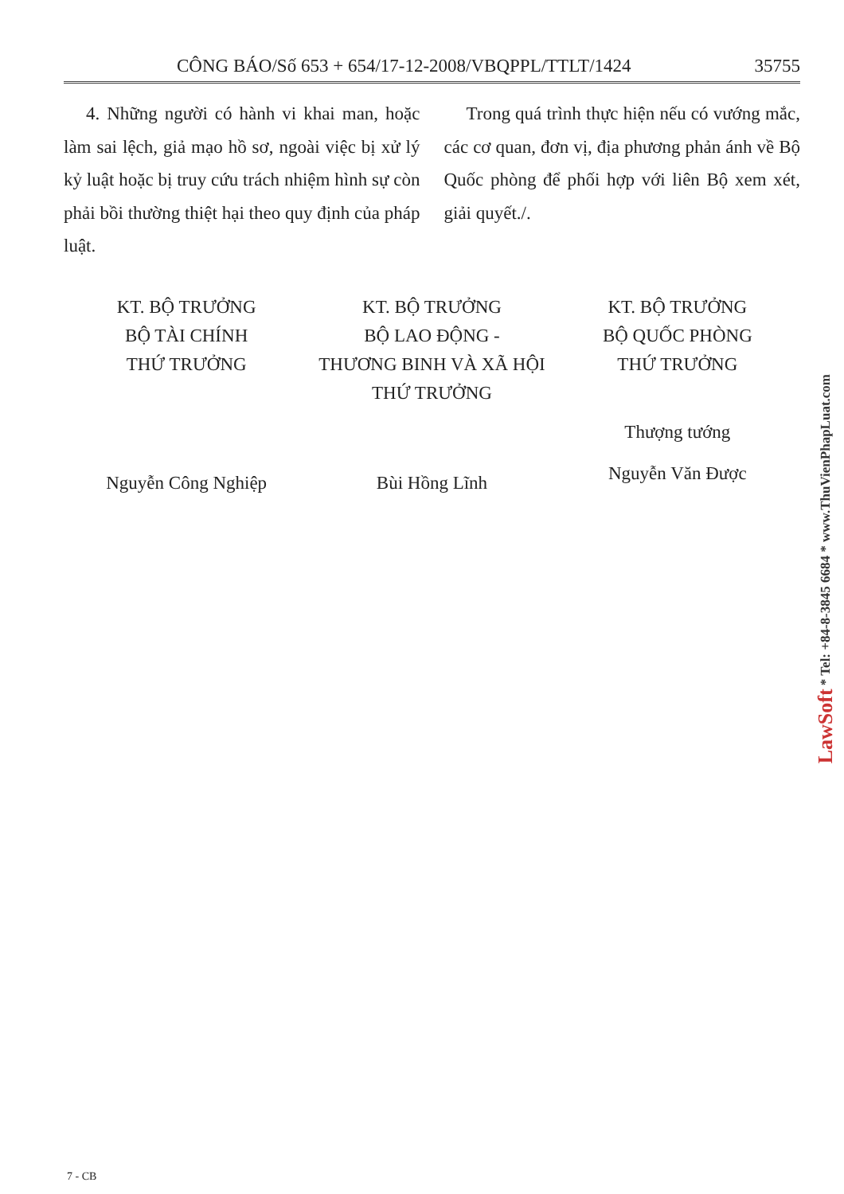CÔNG BÁO/Số 653 + 654/17-12-2008/VBQPPL/TTLT/1424 35755
4. Những người có hành vi khai man, hoặc làm sai lệch, giả mạo hồ sơ, ngoài việc bị xử lý kỷ luật hoặc bị truy cứu trách nhiệm hình sự còn phải bồi thường thiệt hại theo quy định của pháp luật.
Trong quá trình thực hiện nếu có vướng mắc, các cơ quan, đơn vị, địa phương phản ánh về Bộ Quốc phòng để phối hợp với liên Bộ xem xét, giải quyết./.
KT. BỘ TRƯỞNG
BỘ TÀI CHÍNH
THỨ TRƯỞNG
Nguyễn Công Nghiệp
KT. BỘ TRƯỞNG
BỘ LAO ĐỘNG -
THƯƠNG BINH VÀ XÃ HỘI
THỨ TRƯỞNG
Bùi Hồng Lĩnh
KT. BỘ TRƯỞNG
BỘ QUỐC PHÒNG
THỨ TRƯỞNG
Thượng tướng
Nguyễn Văn Được
LawSoft * Tel: +84-8-3845 6684 * www.ThuVienPhapLuat.com
7 - CB